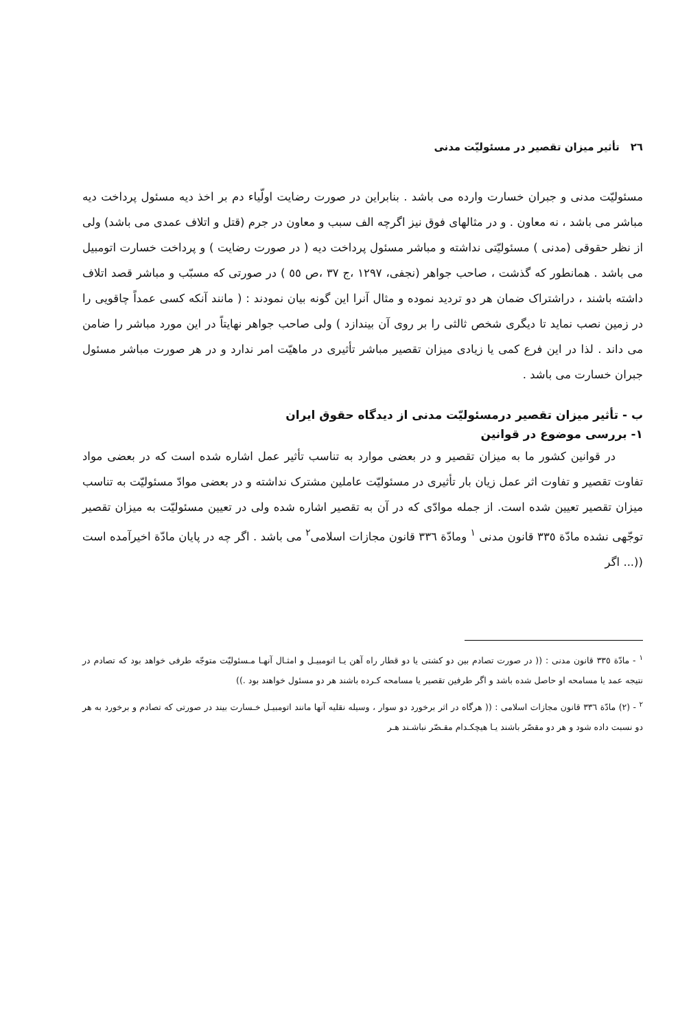٢٦ تأثیر میزان تقصیر در مسئولیّت مدنی
مسئولیّت مدنی و جبران خسارت وارده می باشد . بنابراین در صورت رضایت اولّیاء دم بر اخذ دیه مسئول پرداخت دیه مباشر می باشد ، نه معاون . و در مثالهای فوق نیز اگرچه الف سبب و معاون در جرم (قتل و اتلاف عمدی می باشد) ولی از نظر حقوقی (مدنی ) مسئولیّتی نداشته و مباشر مسئول پرداخت دیه ( در صورت رضایت ) و پرداخت خسارت اتومبیل می باشد . همانطور که گذشت ، صاحب جواهر (نجفی، ١٢٩٧ ،ج ٣٧ ،ص ٥٥ ) در صورتی که مسبّب و مباشر قصد اتلاف داشته باشند ، دراشتراک ضمان هر دو تردید نموده و مثال آنرا این گونه بیان نمودند : ( مانند آنکه کسی عمداً چاقویی را در زمین نصب نماید تا دیگری شخص ثالثی را بر روی آن بیندازد ) ولی صاحب جواهر نهایتاً در این مورد مباشر را ضامن می داند . لذا در این فرع کمی یا زیادی میزان تقصیر مباشر تأثیری در ماهیّت امر ندارد و در هر صورت مباشر مسئول جبران خسارت می باشد .
ب - تأثیر میزان تقصیر درمسئولیّت مدنی از دیدگاه حقوق ایران
١- بررسی موضوع در قوانین
در قوانین کشور ما به میزان تقصیر و در بعضی موارد به تناسب تأثیر عمل اشاره شده است که در بعضی مواد تفاوت تقصیر و تفاوت اثر عمل زیان بار تأثیری در مسئولیّت عاملین مشترک نداشته و در بعضی موادّ مسئولیّت به تناسب میزان تقصیر تعیین شده است. از جمله موادّی که در آن به تقصیر اشاره شده ولی در تعیین مسئولیّت به میزان تقصیر توجّهی نشده مادّة ٣٣٥ قانون مدنی <sup>١</sup> ومادّة ٣٣٦ قانون مجازات اسلامی<sup>٢</sup> می باشد . اگر چه در پایان مادّة اخیرآمده است ((... اگر
<sup>١</sup> - مادّة ٣٣٥ قانون مدنی : (( در صورت تصادم بین دو کشتی یا دو قطار راه آهن یـا اتومبیـل و امثـال آنهـا مـسئولیّت متوجّه طرفی خواهد بود که تصادم در نتیجه عمد یا مسامحه او حاصل شده باشد و اگر طرفین تقصیر یا مسامحه کـرده باشند هر دو مسئول خواهند بود .))
<sup>٢</sup> - (٢) مادّة ٣٣٦ قانون مجازات اسلامی : (( هرگاه در اثر برخورد دو سوار ، وسیله نقلیه آنها مانند اتومبیـل خـسارت بیند در صورتی که تصادم و برخورد به هر دو نسبت داده شود و هر دو مقصّر باشند یـا هیچکـدام مقـصّر نباشـند هـر